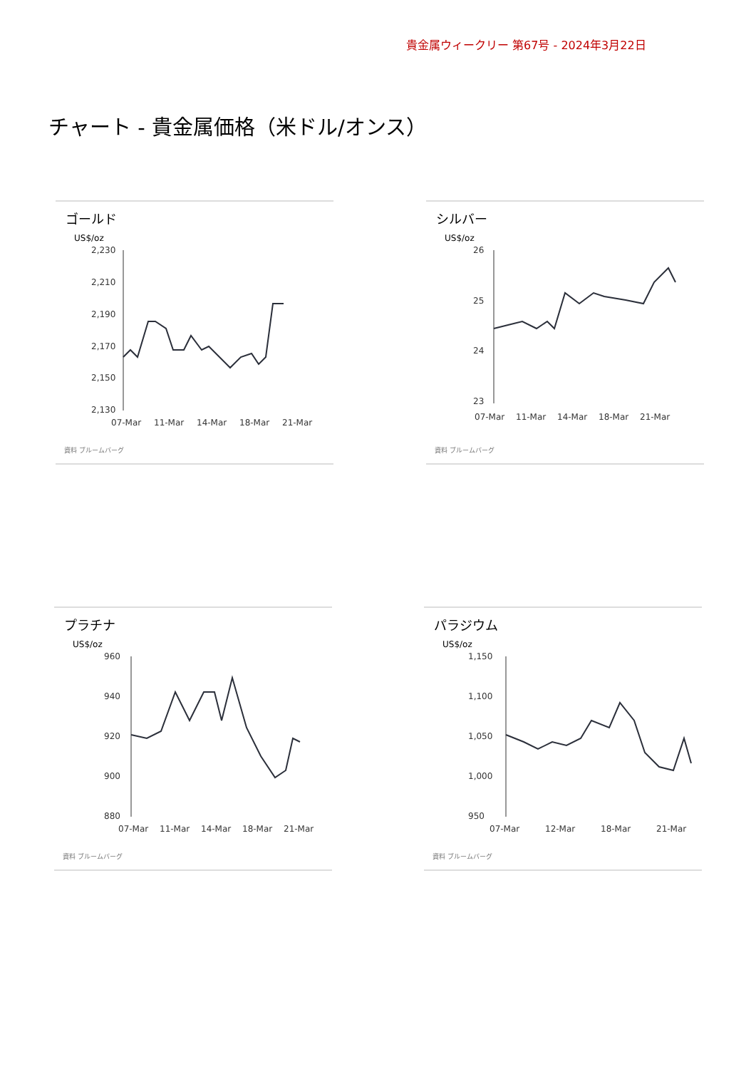貴金属ウィークリー 第67号 - 2024年3月22日
チャート - 貴金属価格（米ドル/オンス）
ゴールド
US$/oz
2,230
2,210
2,190
2,170
2,150
2,130
07-Mar
11-Mar
14-Mar
18-Mar
21-Mar
資料 ブルームバーグ
シルバー
US$/oz
26
25
24
23
07-Mar
11-Mar
14-Mar
18-Mar
21-Mar
資料 ブルームバーグ
プラチナ
US$/oz
960
940
920
900
880
07-Mar
11-Mar
14-Mar
18-Mar
21-Mar
資料 ブルームバーグ
パラジウム
US$/oz
1,150
1,100
1,050
1,000
950
07-Mar
12-Mar
18-Mar
21-Mar
資料 ブルームバーグ